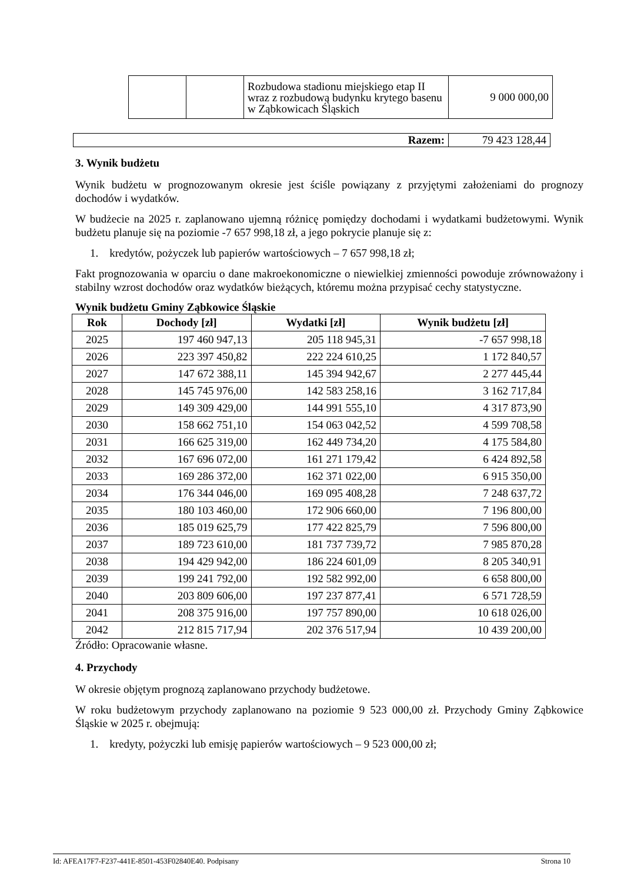| | | Rozbudowa stadionu miejskiego etap II wraz z rozbudową budynku krytego basenu w Ząbkowicach Śląskich | 9 000 000,00 |
| Razem: | 79 423 128,44 |
3. Wynik budżetu
Wynik budżetu w prognozowanym okresie jest ściśle powiązany z przyjętymi założeniami do prognozy dochodów i wydatków.
W budżecie na 2025 r. zaplanowano ujemną różnicę pomiędzy dochodami i wydatkami budżetowymi. Wynik budżetu planuje się na poziomie -7 657 998,18 zł, a jego pokrycie planuje się z:
1. kredytów, pożyczek lub papierów wartościowych – 7 657 998,18 zł;
Fakt prognozowania w oparciu o dane makroekonomiczne o niewielkiej zmienności powoduje zrównoważony i stabilny wzrost dochodów oraz wydatków bieżących, któremu można przypisać cechy statystyczne.
Wynik budżetu Gminy Ząbkowice Śląskie
| Rok | Dochody [zł] | Wydatki [zł] | Wynik budżetu [zł] |
| --- | --- | --- | --- |
| 2025 | 197 460 947,13 | 205 118 945,31 | -7 657 998,18 |
| 2026 | 223 397 450,82 | 222 224 610,25 | 1 172 840,57 |
| 2027 | 147 672 388,11 | 145 394 942,67 | 2 277 445,44 |
| 2028 | 145 745 976,00 | 142 583 258,16 | 3 162 717,84 |
| 2029 | 149 309 429,00 | 144 991 555,10 | 4 317 873,90 |
| 2030 | 158 662 751,10 | 154 063 042,52 | 4 599 708,58 |
| 2031 | 166 625 319,00 | 162 449 734,20 | 4 175 584,80 |
| 2032 | 167 696 072,00 | 161 271 179,42 | 6 424 892,58 |
| 2033 | 169 286 372,00 | 162 371 022,00 | 6 915 350,00 |
| 2034 | 176 344 046,00 | 169 095 408,28 | 7 248 637,72 |
| 2035 | 180 103 460,00 | 172 906 660,00 | 7 196 800,00 |
| 2036 | 185 019 625,79 | 177 422 825,79 | 7 596 800,00 |
| 2037 | 189 723 610,00 | 181 737 739,72 | 7 985 870,28 |
| 2038 | 194 429 942,00 | 186 224 601,09 | 8 205 340,91 |
| 2039 | 199 241 792,00 | 192 582 992,00 | 6 658 800,00 |
| 2040 | 203 809 606,00 | 197 237 877,41 | 6 571 728,59 |
| 2041 | 208 375 916,00 | 197 757 890,00 | 10 618 026,00 |
| 2042 | 212 815 717,94 | 202 376 517,94 | 10 439 200,00 |
Źródło: Opracowanie własne.
4. Przychody
W okresie objętym prognozą zaplanowano przychody budżetowe.
W roku budżetowym przychody zaplanowano na poziomie 9 523 000,00 zł. Przychody Gminy Ząbkowice Śląskie w 2025 r. obejmują:
1. kredyty, pożyczki lub emisję papierów wartościowych – 9 523 000,00 zł;
Id: AFEA17F7-F237-441E-8501-453F02840E40. Podpisany Strona 10